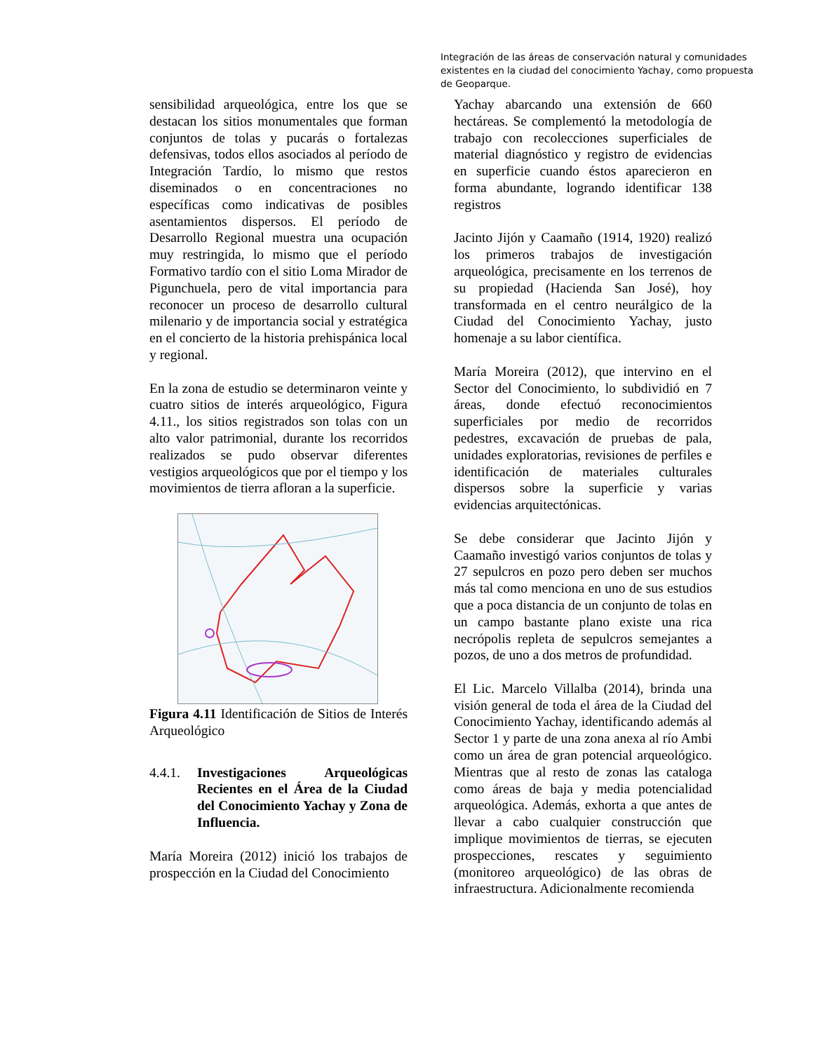Integración de las áreas de conservación natural y comunidades existentes en la ciudad del conocimiento Yachay, como propuesta de Geoparque.
sensibilidad arqueológica, entre los que se destacan los sitios monumentales que forman conjuntos de tolas y pucarás o fortalezas defensivas, todos ellos asociados al período de Integración Tardío, lo mismo que restos diseminados o en concentraciones no específicas como indicativas de posibles asentamientos dispersos. El período de Desarrollo Regional muestra una ocupación muy restringida, lo mismo que el período Formativo tardío con el sitio Loma Mirador de Pigunchuela, pero de vital importancia para reconocer un proceso de desarrollo cultural milenario y de importancia social y estratégica en el concierto de la historia prehispánica local y regional.
En la zona de estudio se determinaron veinte y cuatro sitios de interés arqueológico, Figura 4.11., los sitios registrados son tolas con un alto valor patrimonial, durante los recorridos realizados se pudo observar diferentes vestigios arqueológicos que por el tiempo y los movimientos de tierra afloran a la superficie.
Figura 4.11 Identificación de Sitios de Interés Arqueológico
4.4.1. Investigaciones Arqueológicas Recientes en el Área de la Ciudad del Conocimiento Yachay y Zona de Influencia.
María Moreira (2012) inició los trabajos de prospección en la Ciudad del Conocimiento
Yachay abarcando una extensión de 660 hectáreas. Se complementó la metodología de trabajo con recolecciones superficiales de material diagnóstico y registro de evidencias en superficie cuando éstos aparecieron en forma abundante, logrando identificar 138 registros
Jacinto Jijón y Caamaño (1914, 1920) realizó los primeros trabajos de investigación arqueológica, precisamente en los terrenos de su propiedad (Hacienda San José), hoy transformada en el centro neurálgico de la Ciudad del Conocimiento Yachay, justo homenaje a su labor científica.
María Moreira (2012), que intervino en el Sector del Conocimiento, lo subdividió en 7 áreas, donde efectuó reconocimientos superficiales por medio de recorridos pedestres, excavación de pruebas de pala, unidades exploratorias, revisiones de perfiles e identificación de materiales culturales dispersos sobre la superficie y varias evidencias arquitectónicas.
Se debe considerar que Jacinto Jijón y Caamaño investigó varios conjuntos de tolas y 27 sepulcros en pozo pero deben ser muchos más tal como menciona en uno de sus estudios que a poca distancia de un conjunto de tolas en un campo bastante plano existe una rica necrópolis repleta de sepulcros semejantes a pozos, de uno a dos metros de profundidad.
El Lic. Marcelo Villalba (2014), brinda una visión general de toda el área de la Ciudad del Conocimiento Yachay, identificando además al Sector 1 y parte de una zona anexa al río Ambi como un área de gran potencial arqueológico. Mientras que al resto de zonas las cataloga como áreas de baja y media potencialidad arqueológica. Además, exhorta a que antes de llevar a cabo cualquier construcción que implique movimientos de tierras, se ejecuten prospecciones, rescates y seguimiento (monitoreo arqueológico) de las obras de infraestructura. Adicionalmente recomienda